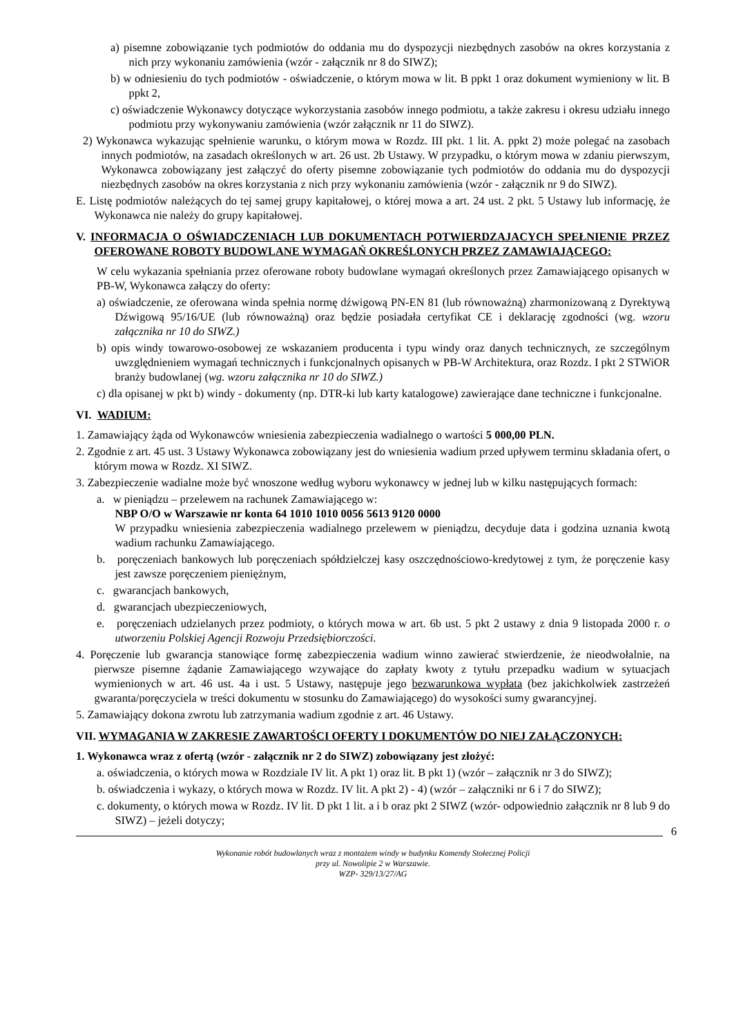a) pisemne zobowiązanie tych podmiotów do oddania mu do dyspozycji niezbędnych zasobów na okres korzystania z nich przy wykonaniu zamówienia (wzór - załącznik nr 8 do SIWZ);
b) w odniesieniu do tych podmiotów - oświadczenie, o którym mowa w lit. B ppkt 1 oraz dokument wymieniony w lit. B ppkt 2,
c) oświadczenie Wykonawcy dotyczące wykorzystania zasobów innego podmiotu, a także zakresu i okresu udziału innego podmiotu przy wykonywaniu zamówienia (wzór załącznik nr 11 do SIWZ).
2) Wykonawca wykazując spełnienie warunku, o którym mowa w Rozdz. III pkt. 1 lit. A. ppkt 2) może polegać na zasobach innych podmiotów, na zasadach określonych w art. 26 ust. 2b Ustawy. W przypadku, o którym mowa w zdaniu pierwszym, Wykonawca zobowiązany jest załączyć do oferty pisemne zobowiązanie tych podmiotów do oddania mu do dyspozycji niezbędnych zasobów na okres korzystania z nich przy wykonaniu zamówienia (wzór - załącznik nr 9 do SIWZ).
E. Listę podmiotów należących do tej samej grupy kapitałowej, o której mowa a art. 24 ust. 2 pkt. 5 Ustawy lub informację, że Wykonawca nie należy do grupy kapitałowej.
V. INFORMACJA O OŚWIADCZENIACH LUB DOKUMENTACH POTWIERDZAJACYCH SPEŁNIENIE PRZEZ OFEROWANE ROBOTY BUDOWLANE WYMAGAŃ OKREŚLONYCH PRZEZ ZAMAWIAJĄCEGO:
W celu wykazania spełniania przez oferowane roboty budowlane wymagań określonych przez Zamawiającego opisanych w PB-W, Wykonawca załączy do oferty:
a) oświadczenie, ze oferowana winda spełnia normę dźwigową PN-EN 81 (lub równoważną) zharmonizowaną z Dyrektywą Dźwigową 95/16/UE (lub równoważną) oraz będzie posiadała certyfikat CE i deklarację zgodności (wg. wzoru załącznika nr 10 do SIWZ.)
b) opis windy towarowo-osobowej ze wskazaniem producenta i typu windy oraz danych technicznych, ze szczególnym uwzględnieniem wymagań technicznych i funkcjonalnych opisanych w PB-W Architektura, oraz Rozdz. I pkt 2 STWiOR branży budowlanej (wg. wzoru załącznika nr 10 do SIWZ.)
c) dla opisanej w pkt b) windy - dokumenty (np. DTR-ki lub karty katalogowe) zawierające dane techniczne i funkcjonalne.
VI. WADIUM:
1. Zamawiający żąda od Wykonawców wniesienia zabezpieczenia wadialnego o wartości 5 000,00 PLN.
2. Zgodnie z art. 45 ust. 3 Ustawy Wykonawca zobowiązany jest do wniesienia wadium przed upływem terminu składania ofert, o którym mowa w Rozdz. XI SIWZ.
3. Zabezpieczenie wadialne może być wnoszone według wyboru wykonawcy w jednej lub w kilku następujących formach:
a. w pieniądzu – przelewem na rachunek Zamawiającego w:
NBP O/O w Warszawie nr konta 64 1010 1010 0056 5613 9120 0000
W przypadku wniesienia zabezpieczenia wadialnego przelewem w pieniądzu, decyduje data i godzina uznania kwotą wadium rachunku Zamawiającego.
b. poręczeniach bankowych lub poręczeniach spółdzielczej kasy oszczędnościowo-kredytowej z tym, że poręczenie kasy jest zawsze poręczeniem pieniężnym,
c. gwarancjach bankowych,
d. gwarancjach ubezpieczeniowych,
e. poręczeniach udzielanych przez podmioty, o których mowa w art. 6b ust. 5 pkt 2 ustawy z dnia 9 listopada 2000 r. o utworzeniu Polskiej Agencji Rozwoju Przedsiębiorczości.
4. Poręczenie lub gwarancja stanowiące formę zabezpieczenia wadium winno zawierać stwierdzenie, że nieodwołalnie, na pierwsze pisemne żądanie Zamawiającego wzywające do zapłaty kwoty z tytułu przepadku wadium w sytuacjach wymienionych w art. 46 ust. 4a i ust. 5 Ustawy, następuje jego bezwarunkowa wypłata (bez jakichkolwiek zastrzeżeń gwaranta/poręczyciela w treści dokumentu w stosunku do Zamawiającego) do wysokości sumy gwarancyjnej.
5. Zamawiający dokona zwrotu lub zatrzymania wadium zgodnie z art. 46 Ustawy.
VII. WYMAGANIA W ZAKRESIE ZAWARTOŚCI OFERTY I DOKUMENTÓW DO NIEJ ZAŁĄCZONYCH:
1. Wykonawca wraz z ofertą (wzór - załącznik nr 2 do SIWZ) zobowiązany jest złożyć:
a. oświadczenia, o których mowa w Rozdziale IV lit. A pkt 1) oraz lit. B pkt 1) (wzór – załącznik nr 3 do SIWZ);
b. oświadczenia i wykazy, o których mowa w Rozdz. IV lit. A pkt 2) - 4) (wzór – załączniki nr 6 i 7 do SIWZ);
c. dokumenty, o których mowa w Rozdz. IV lit. D pkt 1 lit. a i b oraz pkt 2 SIWZ (wzór- odpowiednio załącznik nr 8 lub 9 do SIWZ) – jeżeli dotyczy;
6
Wykonanie robót budowlanych wraz z montażem windy w budynku Komendy Stołecznej Policji
przy ul. Nowolipie 2 w Warszawie.
WZP- 329/13/27/AG